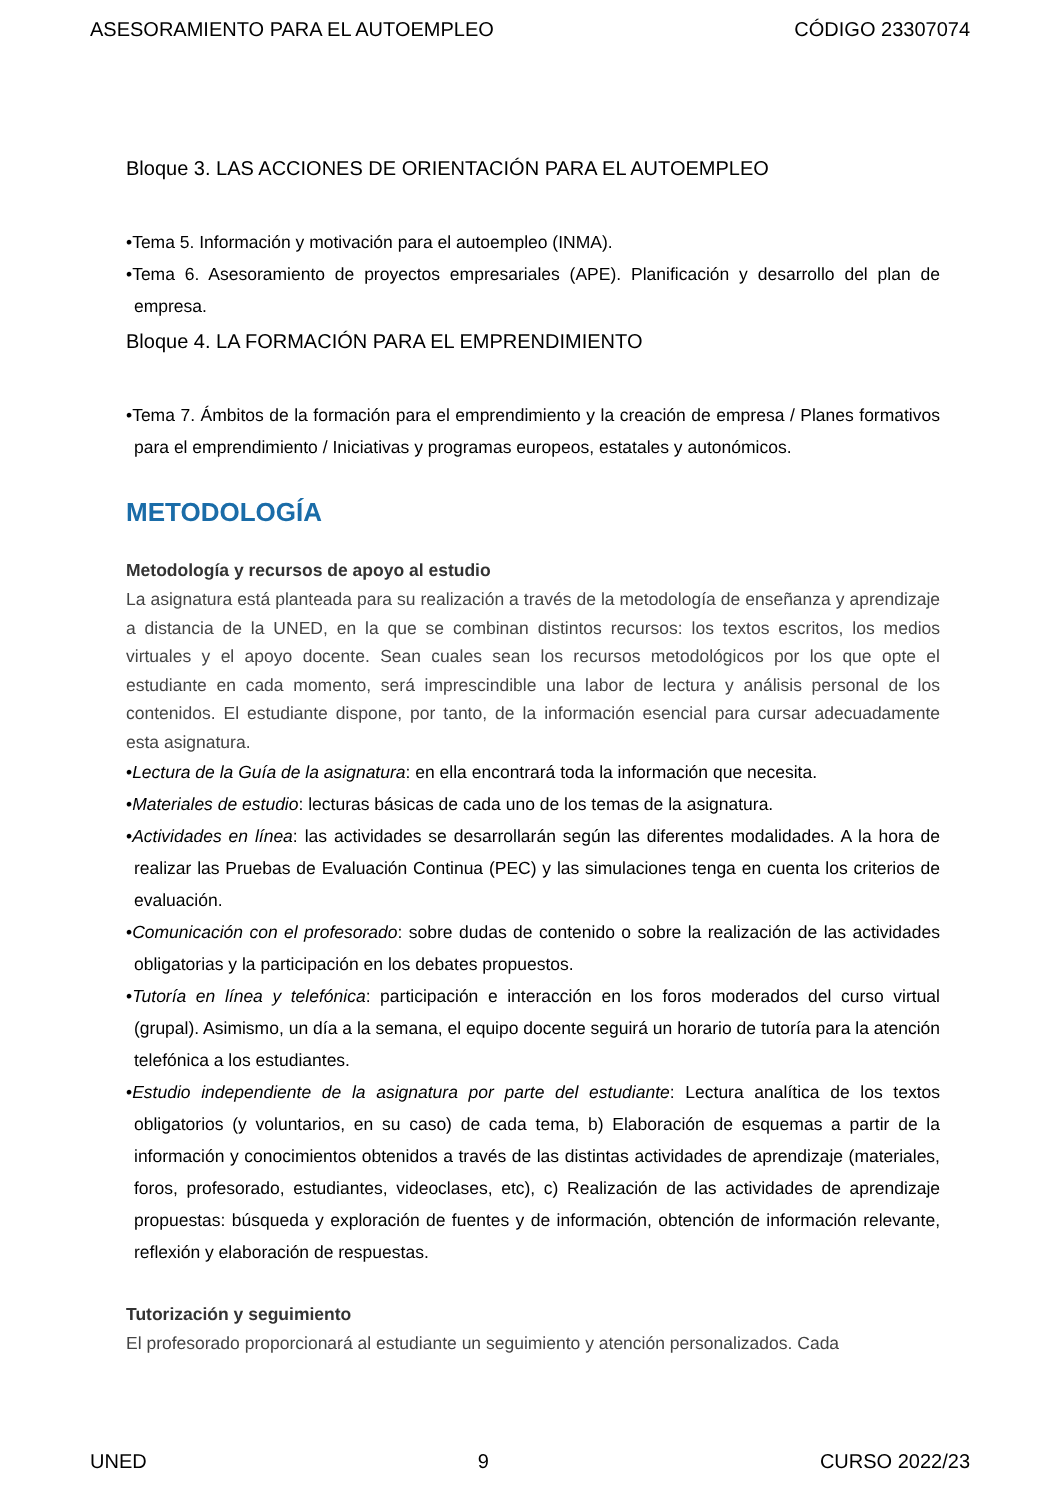ASESORAMIENTO PARA EL AUTOEMPLEO CÓDIGO 23307074
Bloque 3. LAS ACCIONES DE ORIENTACIÓN PARA EL AUTOEMPLEO
•Tema 5. Información y motivación para el autoempleo (INMA).
•Tema 6. Asesoramiento de proyectos empresariales (APE). Planificación y desarrollo del plan de empresa.
Bloque 4. LA FORMACIÓN PARA EL EMPRENDIMIENTO
•Tema 7. Ámbitos de la formación para el emprendimiento y la creación de empresa / Planes formativos para el emprendimiento / Iniciativas y programas europeos, estatales y autonómicos.
METODOLOGÍA
Metodología y recursos de apoyo al estudio
La asignatura está planteada para su realización a través de la metodología de enseñanza y aprendizaje a distancia de la UNED, en la que se combinan distintos recursos: los textos escritos, los medios virtuales y el apoyo docente. Sean cuales sean los recursos metodológicos por los que opte el estudiante en cada momento, será imprescindible una labor de lectura y análisis personal de los contenidos. El estudiante dispone, por tanto, de la información esencial para cursar adecuadamente esta asignatura.
•Lectura de la Guía de la asignatura: en ella encontrará toda la información que necesita.
•Materiales de estudio: lecturas básicas de cada uno de los temas de la asignatura.
•Actividades en línea: las actividades se desarrollarán según las diferentes modalidades. A la hora de realizar las Pruebas de Evaluación Continua (PEC) y las simulaciones tenga en cuenta los criterios de evaluación.
•Comunicación con el profesorado: sobre dudas de contenido o sobre la realización de las actividades obligatorias y la participación en los debates propuestos.
•Tutoría en línea y telefónica: participación e interacción en los foros moderados del curso virtual (grupal). Asimismo, un día a la semana, el equipo docente seguirá un horario de tutoría para la atención telefónica a los estudiantes.
•Estudio independiente de la asignatura por parte del estudiante: Lectura analítica de los textos obligatorios (y voluntarios, en su caso) de cada tema, b) Elaboración de esquemas a partir de la información y conocimientos obtenidos a través de las distintas actividades de aprendizaje (materiales, foros, profesorado, estudiantes, videoclases, etc), c) Realización de las actividades de aprendizaje propuestas: búsqueda y exploración de fuentes y de información, obtención de información relevante, reflexión y elaboración de respuestas.
Tutorización y seguimiento
El profesorado proporcionará al estudiante un seguimiento y atención personalizados. Cada
UNED 9 CURSO 2022/23